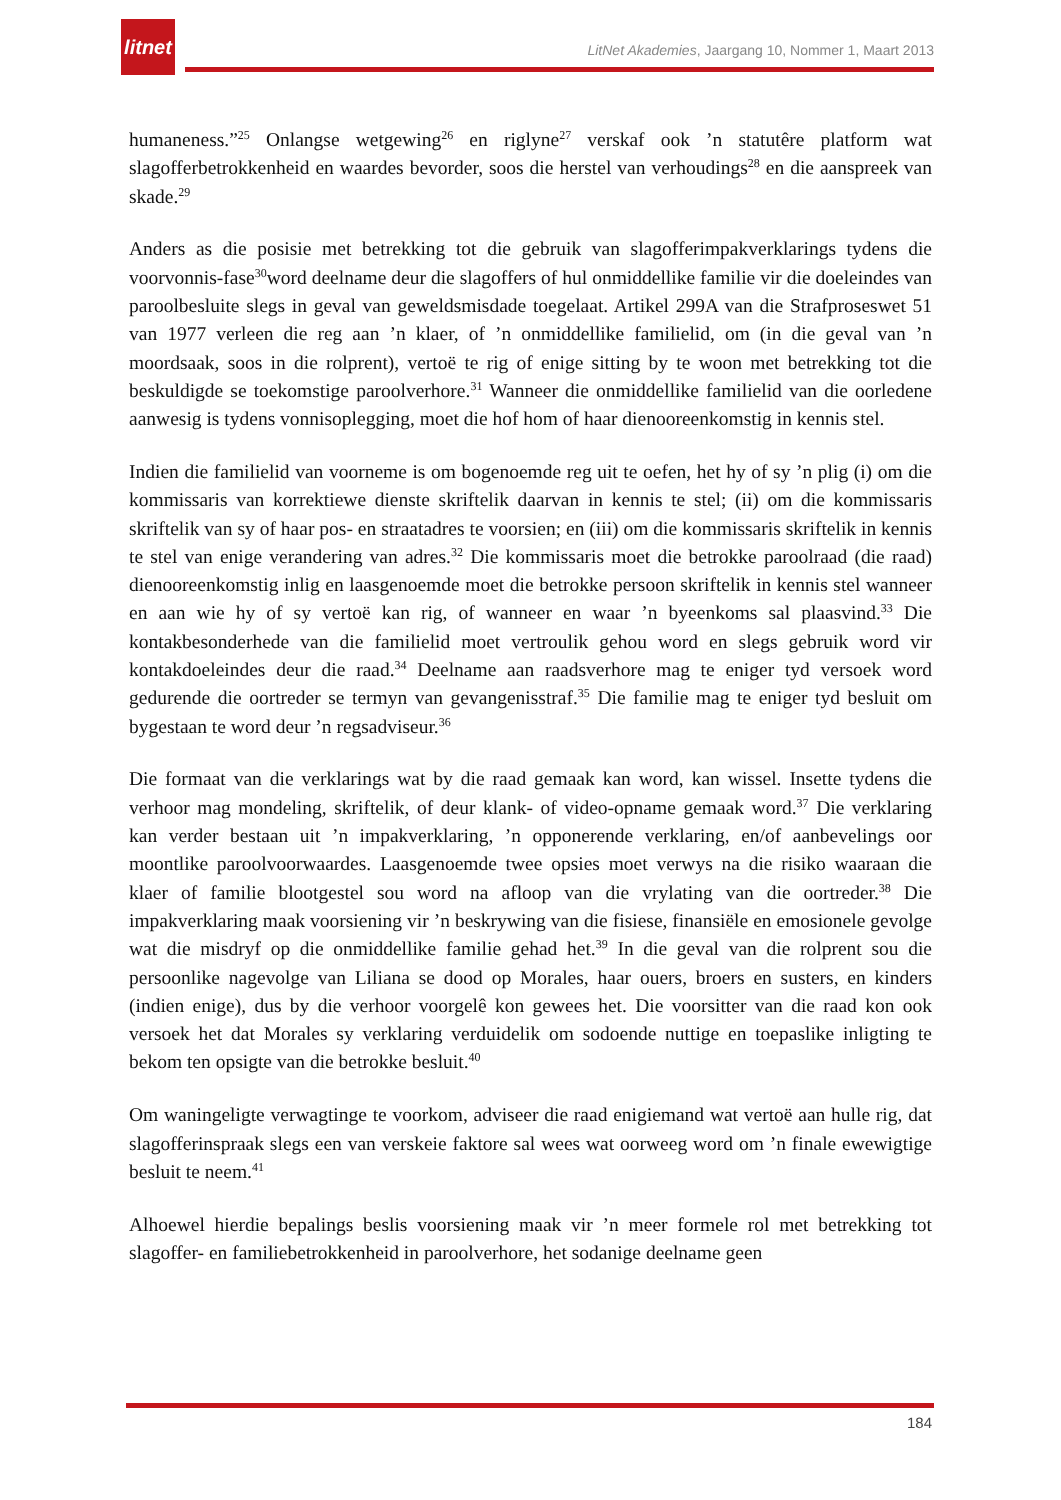litnet
LitNet Akademies, Jaargang 10, Nommer 1, Maart 2013
humaneness.”<sup>25</sup> Onlangse wetgewing<sup>26</sup> en riglyne<sup>27</sup> verskaf ook ’n statutêre platform wat slagofferbetrokkenheid en waardes bevorder, soos die herstel van verhoudings<sup>28</sup> en die aanspreek van skade.<sup>29</sup>
Anders as die posisie met betrekking tot die gebruik van slagofferimpakverklarings tydens die voorvonnis-fase<sup>30</sup>word deelname deur die slagoffers of hul onmiddellike familie vir die doeleindes van paroolbesluite slegs in geval van geweldsmisdade toegelaat. Artikel 299A van die Strafproseswet 51 van 1977 verleen die reg aan ’n klaer, of ’n onmiddellike familielid, om (in die geval van ’n moordsaak, soos in die rolprent), vertoë te rig of enige sitting by te woon met betrekking tot die beskuldigde se toekomstige paroolverhore.<sup>31</sup> Wanneer die onmiddellike familielid van die oorledene aanwesig is tydens vonnisoplegging, moet die hof hom of haar dienooreenkomstig in kennis stel.
Indien die familielid van voorneme is om bogenoemde reg uit te oefen, het hy of sy ’n plig (i) om die kommissaris van korrektiewe dienste skriftelik daarvan in kennis te stel; (ii) om die kommissaris skriftelik van sy of haar pos- en straatadres te voorsien; en (iii) om die kommissaris skriftelik in kennis te stel van enige verandering van adres.<sup>32</sup> Die kommissaris moet die betrokke paroolraad (die raad) dienooreenkomstig inlig en laasgenoemde moet die betrokke persoon skriftelik in kennis stel wanneer en aan wie hy of sy vertoë kan rig, of wanneer en waar ’n byeenkoms sal plaasvind.<sup>33</sup> Die kontakbesonderhede van die familielid moet vertroulik gehou word en slegs gebruik word vir kontakdoeleindes deur die raad.<sup>34</sup> Deelname aan raadsverhore mag te eniger tyd versoek word gedurende die oortreder se termyn van gevangenisstraf.<sup>35</sup> Die familie mag te eniger tyd besluit om bygestaan te word deur ’n regsadviseur.<sup>36</sup>
Die formaat van die verklarings wat by die raad gemaak kan word, kan wissel. Insette tydens die verhoor mag mondeling, skriftelik, of deur klank- of video-opname gemaak word.<sup>37</sup> Die verklaring kan verder bestaan uit ’n impakverklaring, ’n opponerende verklaring, en/of aanbevelings oor moontlike paroolvoorwaardes. Laasgenoemde twee opsies moet verwys na die risiko waaraan die klaer of familie blootgestel sou word na afloop van die vrylating van die oortreder.<sup>38</sup> Die impakverklaring maak voorsiening vir ’n beskrywing van die fisiese, finansiële en emosionele gevolge wat die misdryf op die onmiddellike familie gehad het.<sup>39</sup> In die geval van die rolprent sou die persoonlike nagevolge van Liliana se dood op Morales, haar ouers, broers en susters, en kinders (indien enige), dus by die verhoor voorgelê kon gewees het. Die voorsitter van die raad kon ook versoek het dat Morales sy verklaring verduidelik om sodoende nuttige en toepaslike inligting te bekom ten opsigte van die betrokke besluit.<sup>40</sup>
Om waningeligte verwagtinge te voorkom, adviseer die raad enigiemand wat vertoë aan hulle rig, dat slagofferinspraak slegs een van verskeie faktore sal wees wat oorweeg word om ’n finale ewewigtige besluit te neem.<sup>41</sup>
Alhoewel hierdie bepalings beslis voorsiening maak vir ’n meer formele rol met betrekking tot slagoffer- en familiebetrokkenheid in paroolverhore, het sodanige deelname geen
184